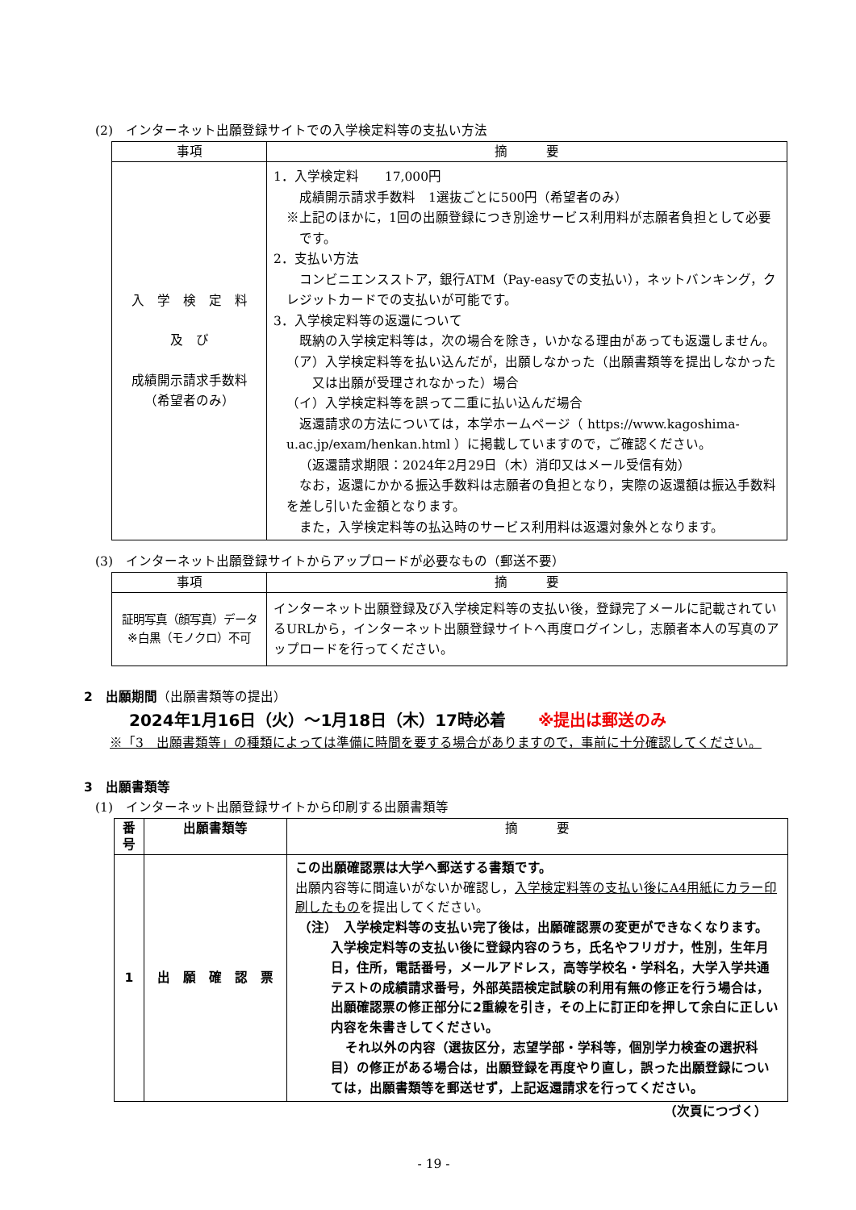(2)　インターネット出願登録サイトでの入学検定料等の支払い方法
| 事項 | 摘 要 |
| --- | --- |
| 入 学 検 定 料 及 び 成績開示請求手数料 （希望者のみ） | 1．入学検定料 17,000円 成績開示請求手数料 1選抜ごとに500円（希望者のみ） ※上記のほかに，1回の出願登録につき別途サービス利用料が志願者負担として必要です。 2．支払い方法 コンビニエンスストア，銀行ATM（Pay-easyでの支払い），ネットバンキング，クレジットカードでの支払いが可能です。 3．入学検定料等の返還について 既納の入学検定料等は，次の場合を除き，いかなる理由があっても返還しません。 （ア）入学検定料等を払い込んだが，出願しなかった（出願書類等を提出しなかった又は出願が受理されなかった）場合 （イ）入学検定料等を誤って二重に払い込んだ場合 返還請求の方法については，本学ホームページ（ https://www.kagoshima-u.ac.jp/exam/henkan.html ）に掲載していますので，ご確認ください。 （返還請求期限：2024年2月29日（木）消印又はメール受信有効） なお，返還にかかる振込手数料は志願者の負担となり，実際の返還額は振込手数料を差し引いた金額となります。 また，入学検定料等の払込時のサービス利用料は返還対象外となります。 |
(3)　インターネット出願登録サイトからアップロードが必要なもの（郵送不要）
| 事項 | 摘 要 |
| --- | --- |
| 証明写真（顔写真）データ ※白黒（モノクロ）不可 | インターネット出願登録及び入学検定料等の支払い後，登録完了メールに記載されているURLから，インターネット出願登録サイトへ再度ログインし，志願者本人の写真のアップロードを行ってください。 |
2　出願期間（出願書類等の提出）
2024年1月16日（火）～1月18日（木）17時必着 ※提出は郵送のみ
※「3　出願書類等」の種類によっては準備に時間を要する場合がありますので，事前に十分確認してください。
3　出願書類等
(1)　インターネット出願登録サイトから印刷する出願書類等
| 番号 | 出願書類等 | 摘 要 |
| --- | --- | --- |
| 1 | 出 願 確 認 票 | この出願確認票は大学へ郵送する書類です。 出願内容等に間違いがないか確認し， 入学検定料等の支払い後にA4用紙にカラー印刷したもの を提出してください。 （注） 入学検定料等の支払い完了後は，出願確認票の変更ができなくなります。入学検定料等の支払い後に登録内容のうち，氏名やフリガナ，性別，生年月日，住所，電話番号，メールアドレス，高等学校名・学科名，大学入学共通テストの成績請求番号，外部英語検定試験の利用有無の修正を行う場合は，出願確認票の修正部分に2重線を引き，その上に訂正印を押して余白に正しい内容を朱書きしてください。 それ以外の内容（選抜区分，志望学部・学科等，個別学力検査の選択科目）の修正がある場合は，出願登録を再度やり直し，誤った出願登録については，出願書類等を郵送せず，上記返還請求を行ってください。 |
（次頁につづく）
- 19 -